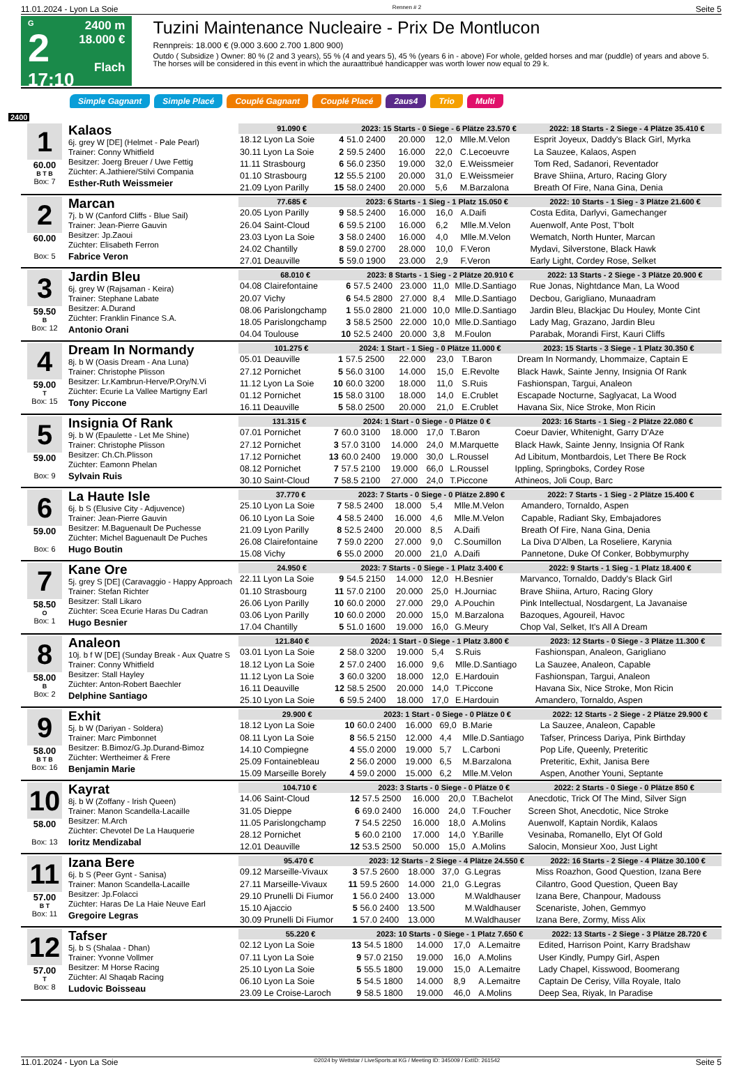11.01.2024 - Lyon La Soie Rennen # 2 Seite 5
G
2
17:10
2400 m
18.000 €
Flach
Tuzini Maintenance Nucleaire - Prix De Montlucon
Rennpreis: 18.000 € (9.000 3.600 2.700 1.800 900)
Outdo ( Subsidize ) Owner: 80 % (2 and 3 years), 55 % (4 and years 5), 45 % (years 6 in - above) For whole, gelded horses and mar (puddle) of years and above 5. The horses will be considered in this event in which the auraattribué handicapper was worth lower now equal to 29 k.
Simple Gagnant Simple Placé Couplé Gagnant Couplé Placé 2aus4 Trio Multi
2400
1
60.00
B T B
Box: 7
Kalaos
6j. grey W [DE] (Helmet - Pale Pearl)
Trainer: Conny Whitfield
Besitzer: Joerg Breuer / Uwe Fettig
Züchter: A.Jathiere/Stilvi Compania
Esther-Ruth Weissmeier
| 91.090 € | | 2023: 15 Starts - 0 Siege - 6 Plätze 23.570 € | | | | | 2022: 18 Starts - 2 Siege - 4 Plätze 35.410 € |
| --- | --- | --- | --- | --- | --- | --- | --- |
| 18.12 Lyon La Soie | 4 | 51.0 2400 | 20.000 | 12,0 | Mlle.M.Velon | | Esprit Joyeux, Daddy's Black Girl, Myrka |
| 30.11 Lyon La Soie | 2 | 59.5 2400 | 16.000 | 22,0 | C.Lecoeuvre | | La Sauzee, Kalaos, Aspen |
| 11.11 Strasbourg | 6 | 56.0 2350 | 19.000 | 32,0 | E.Weissmeier | | Tom Red, Sadanori, Reventador |
| 01.10 Strasbourg | 12 | 55.5 2100 | 20.000 | 31,0 | E.Weissmeier | | Brave Shiina, Arturo, Racing Glory |
| 21.09 Lyon Parilly | 15 | 58.0 2400 | 20.000 | 5,6 | M.Barzalona | | Breath Of Fire, Nana Gina, Denia |
2
60.00
Box: 5
Marcan
7j. b W (Canford Cliffs - Blue Sail)
Trainer: Jean-Pierre Gauvin
Besitzer: Jp.Zaoui
Züchter: Elisabeth Ferron
Fabrice Veron
| 77.685 € | | 2023: 6 Starts - 1 Sieg - 1 Platz 15.050 € | | | | | 2022: 10 Starts - 1 Sieg - 3 Plätze 21.600 € |
| --- | --- | --- | --- | --- | --- | --- | --- |
| 20.05 Lyon Parilly | 9 | 58.5 2400 | 16.000 | 16,0 | A.Daifi | | Costa Edita, Darlyvi, Gamechanger |
| 26.04 Saint-Cloud | 6 | 59.5 2100 | 16.000 | 6,2 | Mlle.M.Velon | | Auenwolf, Ante Post, T'bolt |
| 23.03 Lyon La Soie | 3 | 58.0 2400 | 16.000 | 4,0 | Mlle.M.Velon | | Wematch, North Hunter, Marcan |
| 24.02 Chantilly | 8 | 59.0 2700 | 28.000 | 10,0 | F.Veron | | Mydavi, Silverstone, Black Hawk |
| 27.01 Deauville | 5 | 59.0 1900 | 23.000 | 2,9 | F.Veron | | Early Light, Cordey Rose, Selket |
3
59.50
B
Box: 12
Jardin Bleu
6j. grey W (Rajsaman - Keira)
Trainer: Stephane Labate
Besitzer: A.Durand
Züchter: Franklin Finance S.A.
Antonio Orani
| 68.010 € | | 2023: 8 Starts - 1 Sieg - 2 Plätze 20.910 € | | | | | 2022: 13 Starts - 2 Siege - 3 Plätze 20.900 € |
| --- | --- | --- | --- | --- | --- | --- | --- |
| 04.08 Clairefontaine | 6 | 57.5 2400 | 23.000 | 11,0 | Mlle.D.Santiago | | Rue Jonas, Nightdance Man, La Wood |
| 20.07 Vichy | 6 | 54.5 2800 | 27.000 | 8,4 | Mlle.D.Santiago | | Decbou, Garigliano, Munaadram |
| 08.06 Parislongchamp | 1 | 55.0 2800 | 21.000 | 10,0 | Mlle.D.Santiago | | Jardin Bleu, Blackjac Du Houley, Monte Cint |
| 18.05 Parislongchamp | 3 | 58.5 2500 | 22.000 | 10,0 | Mlle.D.Santiago | | Lady Mag, Grazano, Jardin Bleu |
| 04.04 Toulouse | 10 | 52.5 2400 | 20.000 | 3,8 | M.Foulon | | Parabak, Morandi First, Kauri Cliffs |
4
59.00
T
Box: 15
Dream In Normandy
8j. b W (Oasis Dream - Ana Luna)
Trainer: Christophe Plisson
Besitzer: Lr.Kambrun-Herve/P.Ory/N.Vi
Züchter: Ecurie La Vallee Martigny Earl
Tony Piccone
| 101.275 € | | 2024: 1 Start - 1 Sieg - 0 Plätze 11.000 € | | | | | 2023: 15 Starts - 3 Siege - 1 Platz 30.350 € |
| --- | --- | --- | --- | --- | --- | --- | --- |
| 05.01 Deauville | 1 | 57.5 2500 | 22.000 | 23,0 | T.Baron | | Dream In Normandy, Lhommaize, Captain E |
| 27.12 Pornichet | 5 | 56.0 3100 | 14.000 | 15,0 | E.Revolte | | Black Hawk, Sainte Jenny, Insignia Of Rank |
| 11.12 Lyon La Soie | 10 | 60.0 3200 | 18.000 | 11,0 | S.Ruis | | Fashionspan, Targui, Analeon |
| 01.12 Pornichet | 15 | 58.0 3100 | 18.000 | 14,0 | E.Crublet | | Escapade Nocturne, Saglyacat, La Wood |
| 16.11 Deauville | 5 | 58.0 2500 | 20.000 | 21,0 | E.Crublet | | Havana Six, Nice Stroke, Mon Ricin |
5
59.00
Box: 9
Insignia Of Rank
9j. b W (Epaulette - Let Me Shine)
Trainer: Christophe Plisson
Besitzer: Ch.Ch.Plisson
Züchter: Eamonn Phelan
Sylvain Ruis
| 131.315 € | | 2024: 1 Start - 0 Siege - 0 Plätze 0 € | | | | | 2023: 16 Starts - 1 Sieg - 2 Plätze 22.080 € |
| --- | --- | --- | --- | --- | --- | --- | --- |
| 07.01 Pornichet | 7 | 60.0 3100 | 18.000 | 17,0 | T.Baron | | Coeur Davier, Whitenight, Garry D'Aze |
| 27.12 Pornichet | 3 | 57.0 3100 | 14.000 | 24,0 | M.Marquette | | Black Hawk, Sainte Jenny, Insignia Of Rank |
| 17.12 Pornichet | 13 | 60.0 2400 | 19.000 | 30,0 | L.Roussel | | Ad Libitum, Montbardois, Let There Be Rock |
| 08.12 Pornichet | 7 | 57.5 2100 | 19.000 | 66,0 | L.Roussel | | Ippling, Springboks, Cordey Rose |
| 30.10 Saint-Cloud | 7 | 58.5 2100 | 27.000 | 24,0 | T.Piccone | | Athineos, Joli Coup, Barc |
6
59.00
Box: 6
La Haute Isle
6j. b S (Elusive City - Adjuvence)
Trainer: Jean-Pierre Gauvin
Besitzer: M.Baguenault De Puchesse
Züchter: Michel Baguenault De Puches
Hugo Boutin
| 37.770 € | | 2023: 7 Starts - 0 Siege - 0 Plätze 2.890 € | | | | | 2022: 7 Starts - 1 Sieg - 2 Plätze 15.400 € |
| --- | --- | --- | --- | --- | --- | --- | --- |
| 25.10 Lyon La Soie | 7 | 58.5 2400 | 18.000 | 5,4 | Mlle.M.Velon | | Amandero, Tornaldo, Aspen |
| 06.10 Lyon La Soie | 4 | 58.5 2400 | 16.000 | 4,6 | Mlle.M.Velon | | Capable, Radiant Sky, Embajadores |
| 21.09 Lyon Parilly | 8 | 52.5 2400 | 20.000 | 8,5 | A.Daifi | | Breath Of Fire, Nana Gina, Denia |
| 26.08 Clairefontaine | 7 | 59.0 2200 | 27.000 | 9,0 | C.Soumillon | | La Diva D'Alben, La Roseliere, Karynia |
| 15.08 Vichy | 6 | 55.0 2000 | 20.000 | 21,0 | A.Daifi | | Pannetone, Duke Of Conker, Bobbymurphy |
7
58.50
O
Box: 1
Kane Ore
5j. grey S [DE] (Caravaggio - Happy Approach
Trainer: Stefan Richter
Besitzer: Stall Likaro
Züchter: Scea Ecurie Haras Du Cadran
Hugo Besnier
| 24.950 € | | 2023: 7 Starts - 0 Siege - 1 Platz 3.400 € | | | | | 2022: 9 Starts - 1 Sieg - 1 Platz 18.400 € |
| --- | --- | --- | --- | --- | --- | --- | --- |
| 22.11 Lyon La Soie | 9 | 54.5 2150 | 14.000 | 12,0 | H.Besnier | | Marvanco, Tornaldo, Daddy's Black Girl |
| 01.10 Strasbourg | 11 | 57.0 2100 | 20.000 | 25,0 | H.Journiac | | Brave Shiina, Arturo, Racing Glory |
| 26.06 Lyon Parilly | 10 | 60.0 2000 | 27.000 | 29,0 | A.Pouchin | | Pink Intellectual, Nosdargent, La Javanaise |
| 03.06 Lyon Parilly | 10 | 60.0 2000 | 20.000 | 15,0 | M.Barzalona | | Bazoques, Agoureil, Havoc |
| 17.04 Chantilly | 5 | 51.0 1600 | 19.000 | 16,0 | G.Meury | | Chop Val, Selket, It's All A Dream |
8
58.00
B
Box: 2
Analeon
10j. b f W [DE] (Sunday Break - Aux Quatre S
Trainer: Conny Whitfield
Besitzer: Stall Hayley
Züchter: Anton-Robert Baechler
Delphine Santiago
| 121.840 € | | 2024: 1 Start - 0 Siege - 1 Platz 3.800 € | | | | | 2023: 12 Starts - 0 Siege - 3 Plätze 11.300 € |
| --- | --- | --- | --- | --- | --- | --- | --- |
| 03.01 Lyon La Soie | 2 | 58.0 3200 | 19.000 | 5,4 | S.Ruis | | Fashionspan, Analeon, Garigliano |
| 18.12 Lyon La Soie | 2 | 57.0 2400 | 16.000 | 9,6 | Mlle.D.Santiago | | La Sauzee, Analeon, Capable |
| 11.12 Lyon La Soie | 3 | 60.0 3200 | 18.000 | 12,0 | E.Hardouin | | Fashionspan, Targui, Analeon |
| 16.11 Deauville | 12 | 58.5 2500 | 20.000 | 14,0 | T.Piccone | | Havana Six, Nice Stroke, Mon Ricin |
| 25.10 Lyon La Soie | 6 | 59.5 2400 | 18.000 | 17,0 | E.Hardouin | | Amandero, Tornaldo, Aspen |
9
58.00
B T B
Box: 16
Exhit
5j. b W (Dariyan - Soldera)
Trainer: Marc Pimbonnet
Besitzer: B.Bimoz/G.Jp.Durand-Bimoz
Züchter: Wertheimer & Frere
Benjamin Marie
| 29.900 € | | 2023: 1 Start - 0 Siege - 0 Plätze 0 € | | | | | 2022: 12 Starts - 2 Siege - 2 Plätze 29.900 € |
| --- | --- | --- | --- | --- | --- | --- | --- |
| 18.12 Lyon La Soie | 10 | 60.0 2400 | 16.000 | 69,0 | B.Marie | | La Sauzee, Analeon, Capable |
| 08.11 Lyon La Soie | 8 | 56.5 2150 | 12.000 | 4,4 | Mlle.D.Santiago | | Tafser, Princess Dariya, Pink Birthday |
| 14.10 Compiegne | 4 | 55.0 2000 | 19.000 | 5,7 | L.Carboni | | Pop Life, Queenly, Preteritic |
| 25.09 Fontainebleau | 2 | 56.0 2000 | 19.000 | 6,5 | M.Barzalona | | Preteritic, Exhit, Janisa Bere |
| 15.09 Marseille Borely | 4 | 59.0 2000 | 15.000 | 6,2 | Mlle.M.Velon | | Aspen, Another Youni, Septante |
10
58.00
Box: 13
Kayrat
8j. b W (Zoffany - Irish Queen)
Trainer: Manon Scandella-Lacaille
Besitzer: M.Arch
Züchter: Chevotel De La Hauquerie
Ioritz Mendizabal
| 104.710 € | | 2023: 3 Starts - 0 Siege - 0 Plätze 0 € | | | | | 2022: 2 Starts - 0 Siege - 0 Plätze 850 € |
| --- | --- | --- | --- | --- | --- | --- | --- |
| 14.06 Saint-Cloud | 12 | 57.5 2500 | 16.000 | 20,0 | T.Bachelot | | Anecdotic, Trick Of The Mind, Silver Sign |
| 31.05 Dieppe | 6 | 69.0 2400 | 16.000 | 24,0 | T.Foucher | | Screen Shot, Anecdotic, Nice Stroke |
| 11.05 Parislongchamp | 7 | 54.5 2250 | 16.000 | 18,0 | A.Molins | | Auenwolf, Kaptain Nordik, Kalaos |
| 28.12 Pornichet | 5 | 60.0 2100 | 17.000 | 14,0 | Y.Barille | | Vesinaba, Romanello, Elyt Of Gold |
| 12.01 Deauville | 12 | 53.5 2500 | 50.000 | 15,0 | A.Molins | | Salocin, Monsieur Xoo, Just Light |
11
57.00
B T
Box: 11
Izana Bere
6j. b S (Peer Gynt - Sanisa)
Trainer: Manon Scandella-Lacaille
Besitzer: Jp.Folacci
Züchter: Haras De La Haie Neuve Earl
Gregoire Legras
| 95.470 € | | 2023: 12 Starts - 2 Siege - 4 Plätze 24.550 € | | | | | 2022: 16 Starts - 2 Siege - 4 Plätze 30.100 € |
| --- | --- | --- | --- | --- | --- | --- | --- |
| 09.12 Marseille-Vivaux | 3 | 57.5 2600 | 18.000 | 37,0 | G.Legras | | Miss Roazhon, Good Question, Izana Bere |
| 27.11 Marseille-Vivaux | 11 | 59.5 2600 | 14.000 | 21,0 | G.Legras | | Cilantro, Good Question, Queen Bay |
| 29.10 Prunelli Di Fiumor | 1 | 56.0 2400 | 13.000 | | M.Waldhauser | | Izana Bere, Chanpour, Madouss |
| 15.10 Ajaccio | 5 | 56.0 2400 | 13.500 | | M.Waldhauser | | Scenariste, Johen, Gemmyo |
| 30.09 Prunelli Di Fiumor | 1 | 57.0 2400 | 13.000 | | M.Waldhauser | | Izana Bere, Zormy, Miss Alix |
12
57.00
T
Box: 8
Tafser
5j. b S (Shalaa - Dhan)
Trainer: Yvonne Vollmer
Besitzer: M Horse Racing
Züchter: Al Shaqab Racing
Ludovic Boisseau
| 55.220 € | | 2023: 10 Starts - 0 Siege - 1 Platz 7.650 € | | | | | 2022: 13 Starts - 2 Siege - 3 Plätze 28.720 € |
| --- | --- | --- | --- | --- | --- | --- | --- |
| 02.12 Lyon La Soie | 13 | 54.5 1800 | 14.000 | 17,0 | A.Lemaitre | | Edited, Harrison Point, Karry Bradshaw |
| 07.11 Lyon La Soie | 9 | 57.0 2150 | 19.000 | 16,0 | A.Molins | | User Kindly, Pumpy Girl, Aspen |
| 25.10 Lyon La Soie | 5 | 55.5 1800 | 19.000 | 15,0 | A.Lemaitre | | Lady Chapel, Kisswood, Boomerang |
| 06.10 Lyon La Soie | 5 | 54.5 1800 | 14.000 | 8,9 | A.Lemaitre | | Captain De Cerisy, Villa Royale, Italo |
| 23.09 Le Croise-Laroch | 9 | 58.5 1800 | 19.000 | 46,0 | A.Molins | | Deep Sea, Riyak, In Paradise |
11.01.2024 - Lyon La Soie ©2024 by Wettstar / LiveSports.at KG / Meeting ID: 345009 / ExtID: 261542 Seite 5